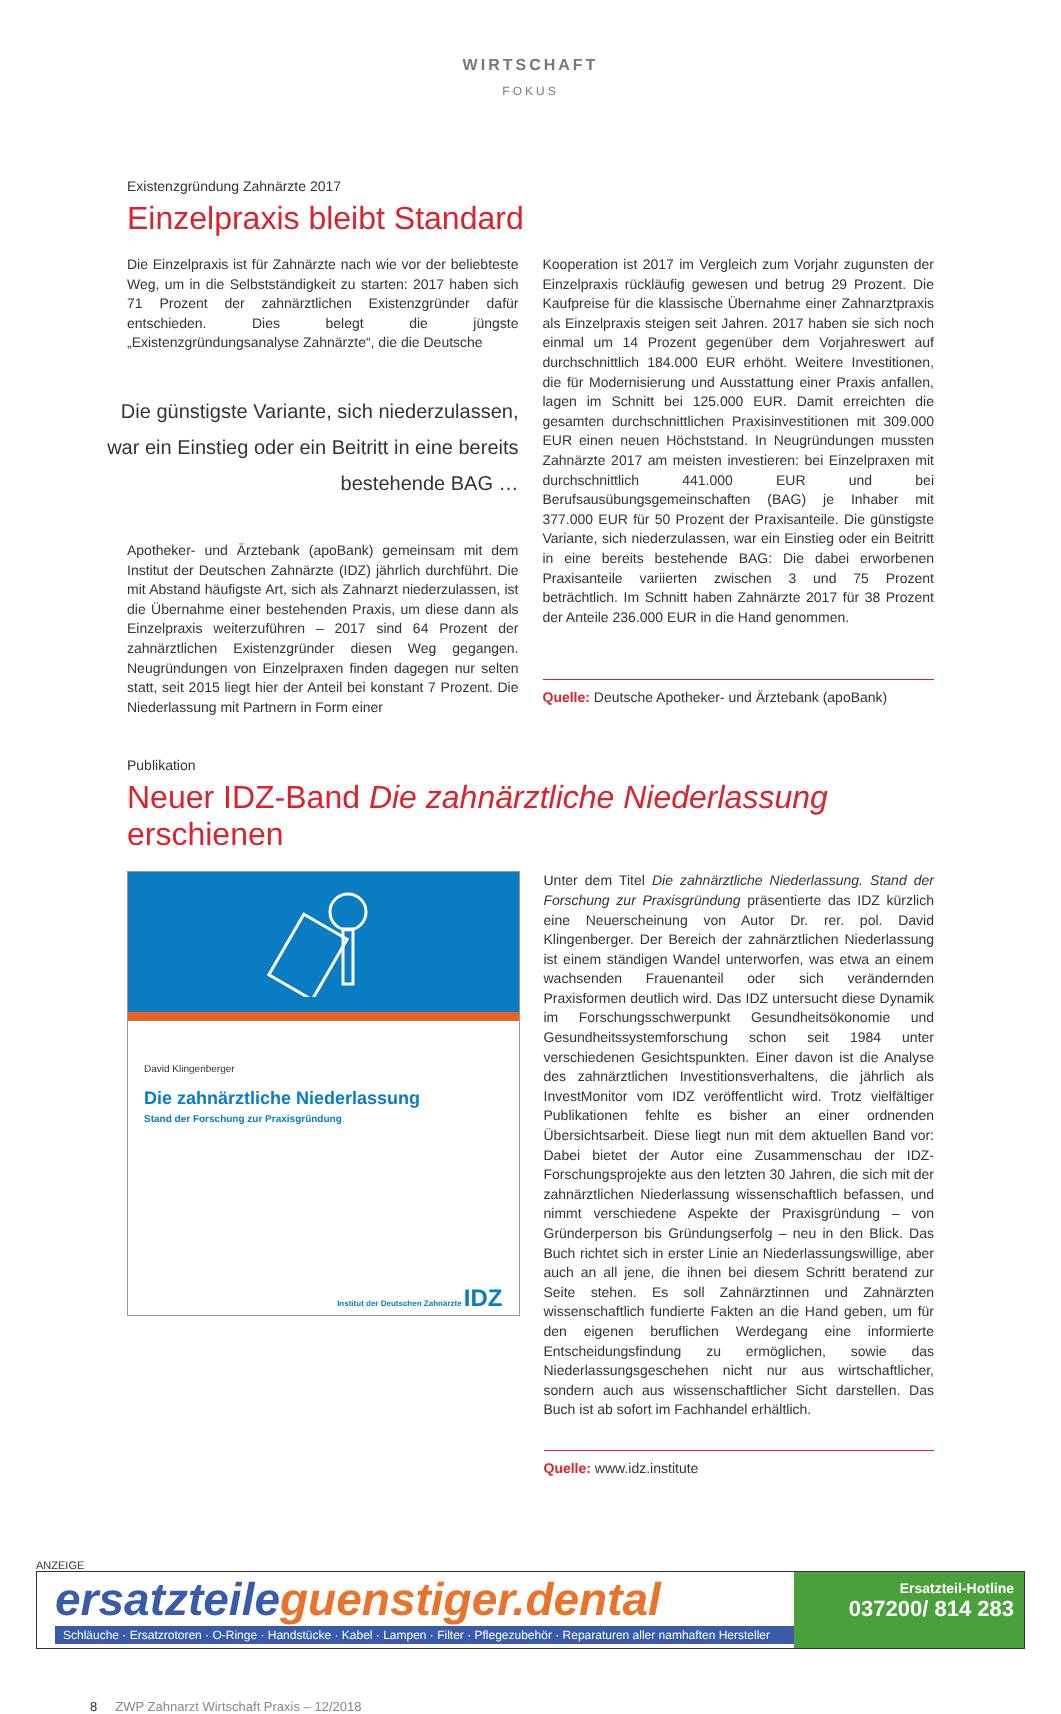WIRTSCHAFT
FOKUS
Existenzgründung Zahnärzte 2017
Einzelpraxis bleibt Standard
Die Einzelpraxis ist für Zahnärzte nach wie vor der beliebteste Weg, um in die Selbstständigkeit zu starten: 2017 haben sich 71 Prozent der zahnärztlichen Existenzgründer dafür entschieden. Dies belegt die jüngste „Existenzgründungsanalyse Zahnärzte“, die die Deutsche
Die günstigste Variante, sich niederzulassen, war ein Einstieg oder ein Beitritt in eine bereits bestehende BAG …
Apotheker- und Ärztebank (apoBank) gemeinsam mit dem Institut der Deutschen Zahnärzte (IDZ) jährlich durchführt. Die mit Abstand häufigste Art, sich als Zahnarzt niederzulassen, ist die Übernahme einer bestehenden Praxis, um diese dann als Einzelpraxis weiterzuführen – 2017 sind 64 Prozent der zahnärztlichen Existenzgründer diesen Weg gegangen. Neugründungen von Einzelpraxen finden dagegen nur selten statt, seit 2015 liegt hier der Anteil bei konstant 7 Prozent. Die Niederlassung mit Partnern in Form einer
Kooperation ist 2017 im Vergleich zum Vorjahr zugunsten der Einzelpraxis rückläufig gewesen und betrug 29 Prozent. Die Kaufpreise für die klassische Übernahme einer Zahnarztpraxis als Einzelpraxis steigen seit Jahren. 2017 haben sie sich noch einmal um 14 Prozent gegenüber dem Vorjahreswert auf durchschnittlich 184.000 EUR erhöht. Weitere Investitionen, die für Modernisierung und Ausstattung einer Praxis anfallen, lagen im Schnitt bei 125.000 EUR. Damit erreichten die gesamten durchschnittlichen Praxisinvestitionen mit 309.000 EUR einen neuen Höchststand. In Neugründungen mussten Zahnärzte 2017 am meisten investieren: bei Einzelpraxen mit durchschnittlich 441.000 EUR und bei Berufsausübungsgemeinschaften (BAG) je Inhaber mit 377.000 EUR für 50 Prozent der Praxisanteile. Die günstigste Variante, sich niederzulassen, war ein Einstieg oder ein Beitritt in eine bereits bestehende BAG: Die dabei erworbenen Praxisanteile variierten zwischen 3 und 75 Prozent beträchtlich. Im Schnitt haben Zahnärzte 2017 für 38 Prozent der Anteile 236.000 EUR in die Hand genommen.
Quelle: Deutsche Apotheker- und Ärztebank (apoBank)
Publikation
Neuer IDZ-Band Die zahnärztliche Niederlassung erschienen
David Klingenberger
Die zahnärztliche Niederlassung
Stand der Forschung zur Praxisgründung
Institut der Deutschen Zahnärzte IDZ
Unter dem Titel Die zahnärztliche Niederlassung. Stand der Forschung zur Praxisgründung präsentierte das IDZ kürzlich eine Neuerscheinung von Autor Dr. rer. pol. David Klingenberger. Der Bereich der zahnärztlichen Niederlassung ist einem ständigen Wandel unterworfen, was etwa an einem wachsenden Frauenanteil oder sich verändernden Praxisformen deutlich wird. Das IDZ untersucht diese Dynamik im Forschungsschwerpunkt Gesundheitsökonomie und Gesundheitssystemforschung schon seit 1984 unter verschiedenen Gesichtspunkten. Einer davon ist die Analyse des zahnärztlichen Investitionsverhaltens, die jährlich als InvestMonitor vom IDZ veröffentlicht wird. Trotz vielfältiger Publikationen fehlte es bisher an einer ordnenden Übersichtsarbeit. Diese liegt nun mit dem aktuellen Band vor: Dabei bietet der Autor eine Zusammenschau der IDZ-Forschungsprojekte aus den letzten 30 Jahren, die sich mit der zahnärztlichen Niederlassung wissenschaftlich befassen, und nimmt verschiedene Aspekte der Praxisgründung – von Gründerperson bis Gründungserfolg – neu in den Blick. Das Buch richtet sich in erster Linie an Niederlassungswillige, aber auch an all jene, die ihnen bei diesem Schritt beratend zur Seite stehen. Es soll Zahnärztinnen und Zahnärzten wissenschaftlich fundierte Fakten an die Hand geben, um für den eigenen beruflichen Werdegang eine informierte Entscheidungsfindung zu ermöglichen, sowie das Niederlassungsgeschehen nicht nur aus wirtschaftlicher, sondern auch aus wissenschaftlicher Sicht darstellen. Das Buch ist ab sofort im Fachhandel erhältlich.
Quelle: www.idz.institute
ANZEIGE
ersatzteileguenstiger.dental
Schläuche · Ersatzrotoren · O-Ringe · Handstücke · Kabel · Lampen · Filter · Pflegezubehör · Reparaturen aller namhaften Hersteller
Ersatzteil-Hotline
037200/ 814 283
8 ZWP Zahnarzt Wirtschaft Praxis – 12/2018